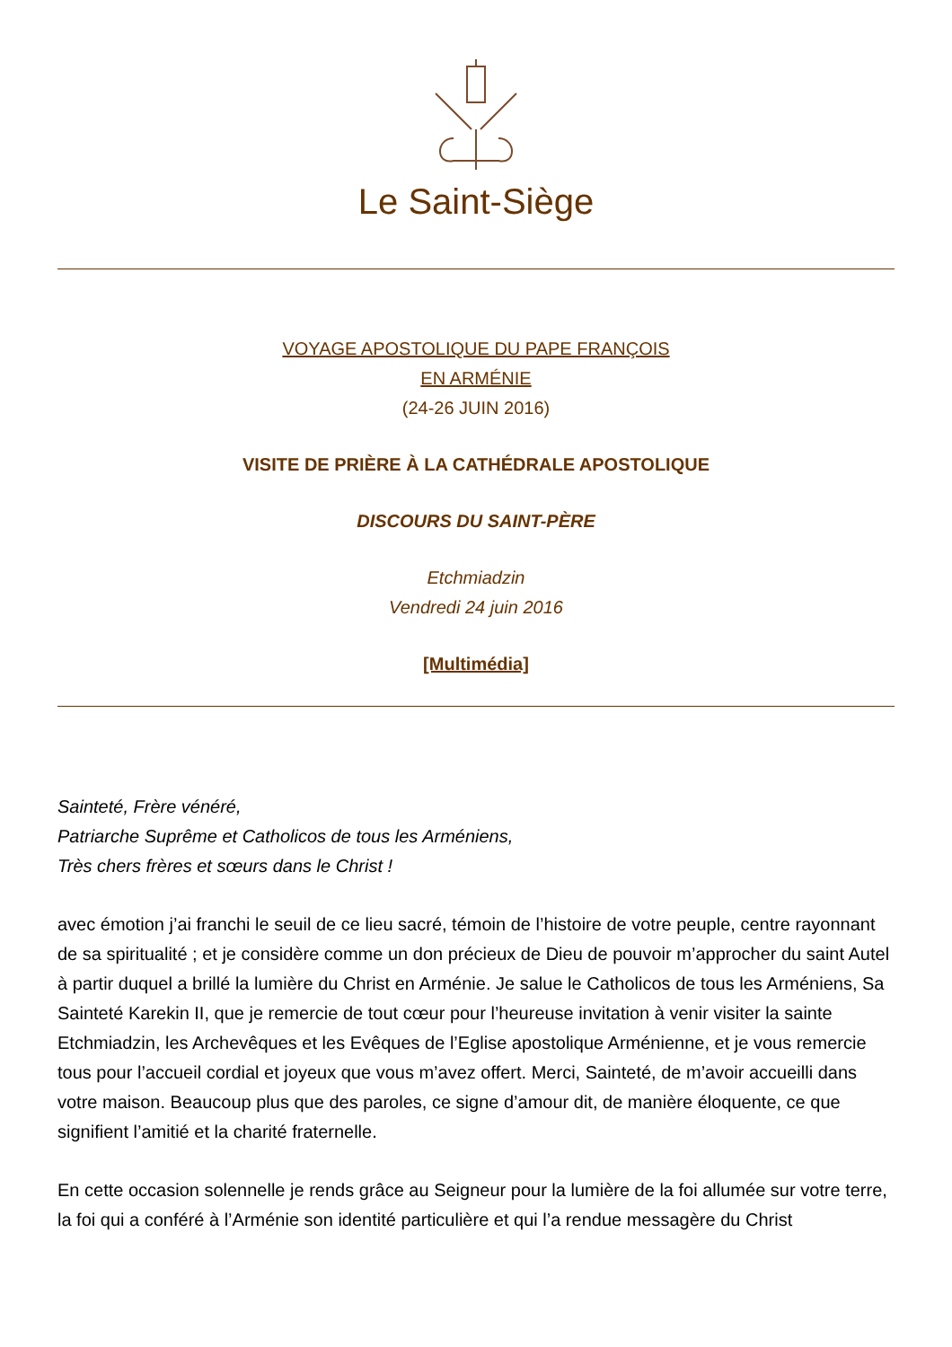Le Saint-Siège
VOYAGE APOSTOLIQUE DU PAPE FRANÇOIS
EN ARMÉNIE
(24-26 JUIN 2016)
VISITE DE PRIÈRE À LA CATHÉDRALE APOSTOLIQUE
DISCOURS DU SAINT-PÈRE
Etchmiadzin
Vendredi 24 juin 2016
[Multimédia]
Sainteté, Frère vénéré,
Patriarche Suprême et Catholicos de tous les Arméniens,
Très chers frères et sœurs dans le Christ !
avec émotion j’ai franchi le seuil de ce lieu sacré, témoin de l’histoire de votre peuple, centre rayonnant de sa spiritualité ; et je considère comme un don précieux de Dieu de pouvoir m’approcher du saint Autel à partir duquel a brillé la lumière du Christ en Arménie. Je salue le Catholicos de tous les Arméniens, Sa Sainteté Karekin II, que je remercie de tout cœur pour l’heureuse invitation à venir visiter la sainte Etchmiadzin, les Archevêques et les Evêques de l’Eglise apostolique Arménienne, et je vous remercie tous pour l’accueil cordial et joyeux que vous m’avez offert. Merci, Sainteté, de m’avoir accueilli dans votre maison. Beaucoup plus que des paroles, ce signe d’amour dit, de manière éloquente, ce que signifient l’amitié et la charité fraternelle.
En cette occasion solennelle je rends grâce au Seigneur pour la lumière de la foi allumée sur votre terre, la foi qui a conféré à l’Arménie son identité particulière et qui l’a rendue messagère du Christ